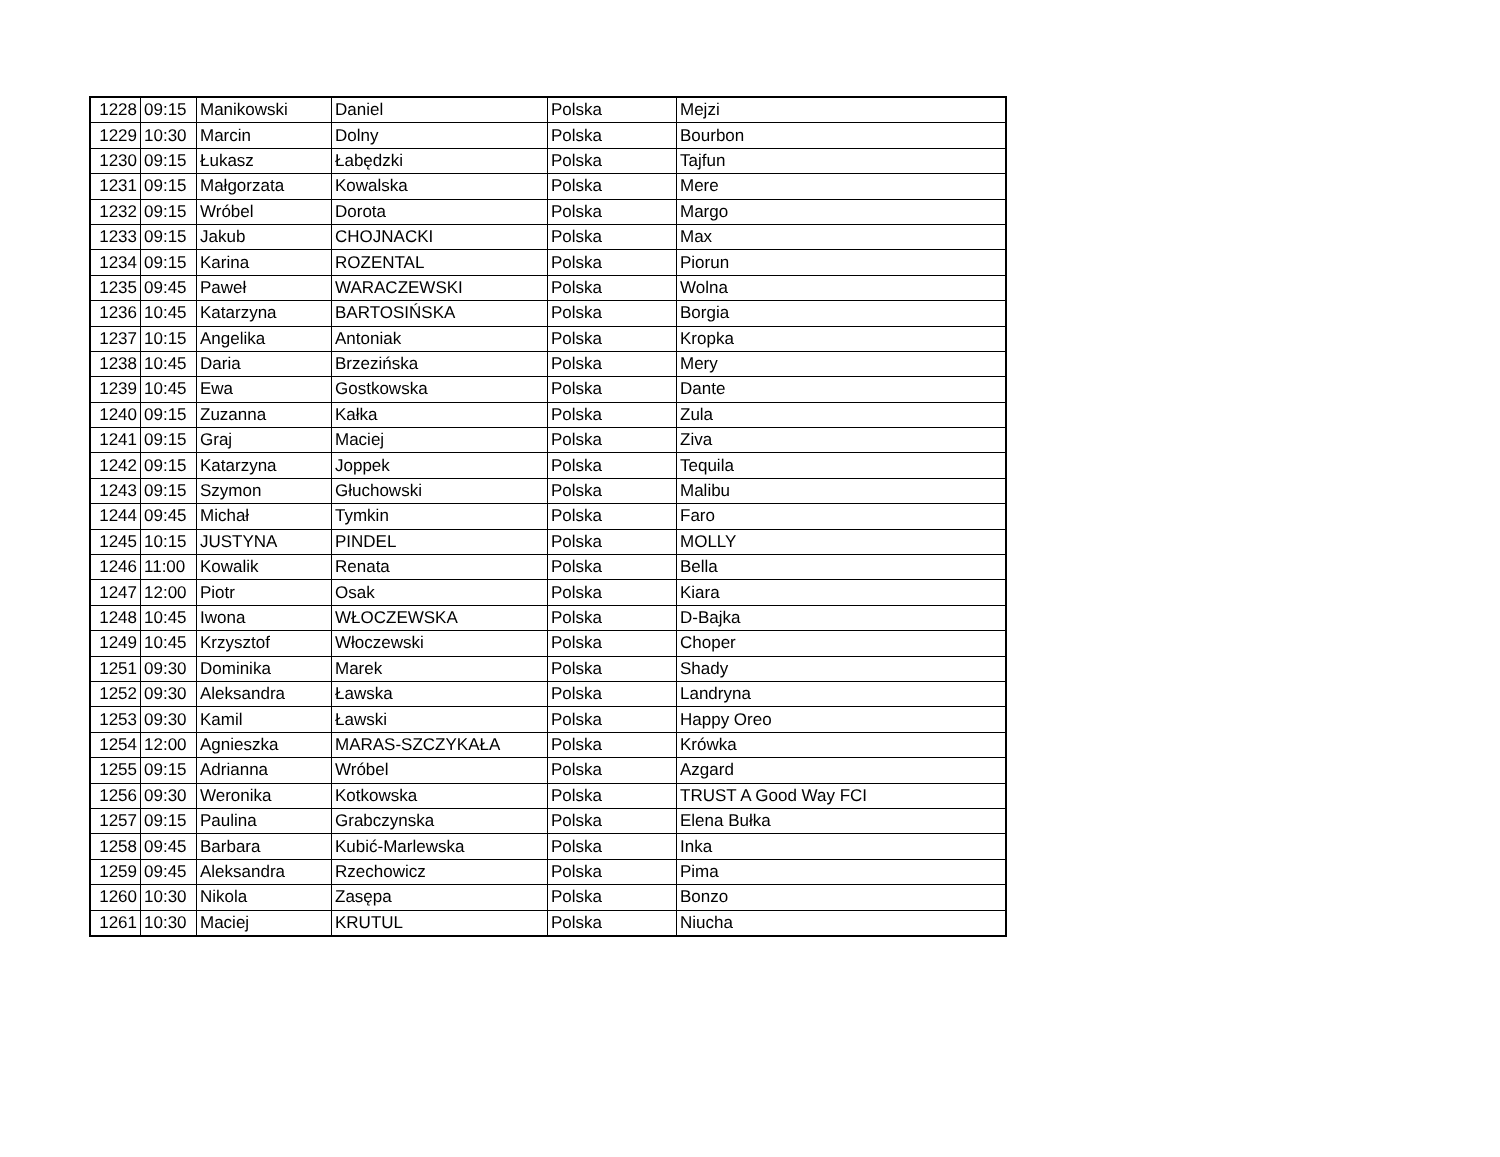| 1228 | 09:15 | Manikowski | Daniel | Polska | Mejzi |
| 1229 | 10:30 | Marcin | Dolny | Polska | Bourbon |
| 1230 | 09:15 | Łukasz | Łabędzki | Polska | Tajfun |
| 1231 | 09:15 | Małgorzata | Kowalska | Polska | Mere |
| 1232 | 09:15 | Wróbel | Dorota | Polska | Margo |
| 1233 | 09:15 | Jakub | CHOJNACKI | Polska | Max |
| 1234 | 09:15 | Karina | ROZENTAL | Polska | Piorun |
| 1235 | 09:45 | Paweł | WARACZEWSKI | Polska | Wolna |
| 1236 | 10:45 | Katarzyna | BARTOSIŃSKA | Polska | Borgia |
| 1237 | 10:15 | Angelika | Antoniak | Polska | Kropka |
| 1238 | 10:45 | Daria | Brzezińska | Polska | Mery |
| 1239 | 10:45 | Ewa | Gostkowska | Polska | Dante |
| 1240 | 09:15 | Zuzanna | Kałka | Polska | Zula |
| 1241 | 09:15 | Graj | Maciej | Polska | Ziva |
| 1242 | 09:15 | Katarzyna | Joppek | Polska | Tequila |
| 1243 | 09:15 | Szymon | Głuchowski | Polska | Malibu |
| 1244 | 09:45 | Michał | Tymkin | Polska | Faro |
| 1245 | 10:15 | JUSTYNA | PINDEL | Polska | MOLLY |
| 1246 | 11:00 | Kowalik | Renata | Polska | Bella |
| 1247 | 12:00 | Piotr | Osak | Polska | Kiara |
| 1248 | 10:45 | Iwona | WŁOCZEWSKA | Polska | D-Bajka |
| 1249 | 10:45 | Krzysztof | Włoczewski | Polska | Choper |
| 1251 | 09:30 | Dominika | Marek | Polska | Shady |
| 1252 | 09:30 | Aleksandra | Ławska | Polska | Landryna |
| 1253 | 09:30 | Kamil | Ławski | Polska | Happy Oreo |
| 1254 | 12:00 | Agnieszka | MARAS-SZCZYKAŁA | Polska | Krówka |
| 1255 | 09:15 | Adrianna | Wróbel | Polska | Azgard |
| 1256 | 09:30 | Weronika | Kotkowska | Polska | TRUST A Good Way FCI |
| 1257 | 09:15 | Paulina | Grabczynska | Polska | Elena Bułka |
| 1258 | 09:45 | Barbara | Kubić-Marlewska | Polska | Inka |
| 1259 | 09:45 | Aleksandra | Rzechowicz | Polska | Pima |
| 1260 | 10:30 | Nikola | Zasępa | Polska | Bonzo |
| 1261 | 10:30 | Maciej | KRUTUL | Polska | Niucha |